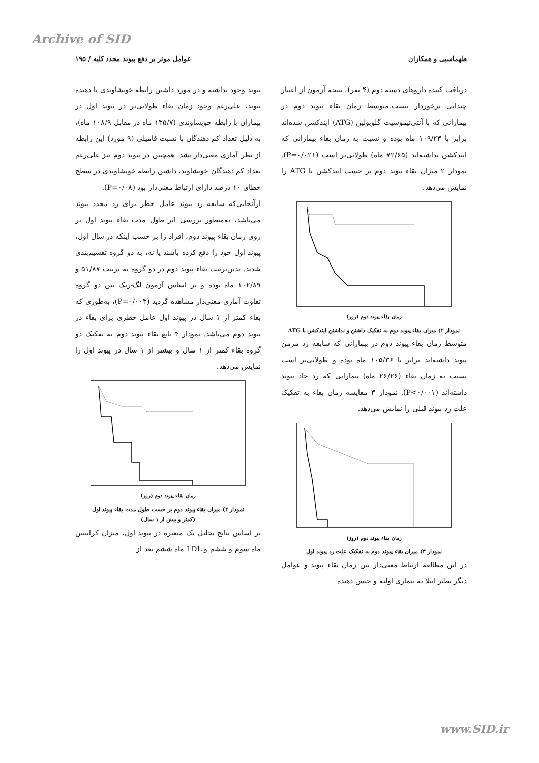Archive of SID
طهماسبی و همکاران عوامل موثر بر دفع پیوند مجدد کلیه / ۱۹۵
دریافت کننده داروهای دسته دوم (۴ نفر)، نتیجه آزمون از اعتبار چندانی برخوردار نیست.متوسط زمان بقاء پیوند دوم در بیمارانی که با آنتی‌تیموسیت گلوبولین (ATG) ایندکشن شده‌اند برابر با ۱۰۹/۲۳ ماه بوده و نسبت به زمان بقاء بیمارانی که ایندکشن نداشته‌اند (۷۲/۶۵ ماه) طولانی‌تر است (P=۰/۰۲۱). نمودار ۲ میزان بقاء پیوند دوم بر حسب ایندکشن با ATG را نمایش می‌دهد.
زمان بقاء پیوند دوم (روز)
نمودار ۲) میزان بقاء پیوند دوم به تفکیک داشتن و نداشتن ایندکشن با ATG
متوسط زمان بقاء پیوند دوم در بیمارانی که سابقه رد مزمن پیوند داشته‌اند برابر با ۱۰۵/۳۶ ماه بوده و طولانی‌تر است نسبت به زمان بقاء (۲۶/۲۶ ماه) بیمارانی که رد حاد پیوند داشته‌اند (P<۰/۰۰۱). نمودار ۳ مقایسه زمان بقاء به تفکیک علت رد پیوند قبلی را نمایش می‌دهد.
زمان بقاء پیوند دوم (روز)
نمودار ۳) میزان بقاء پیوند دوم به تفکیک علت رد پیوند اول
در این مطالعه ارتباط معنی‌دار بین زمان بقاء پیوند و عوامل دیگر نظیر ابتلا به بیماری اولیه و جنس دهنده
پیوند وجود نداشته و در مورد داشتن رابطه خویشاوندی با دهنده پیوند، علی‌رغم وجود زمان بقاء طولانی‌تر در پیوند اول در بیماران با رابطه خویشاوندی (۱۳۵/۷ ماه در مقابل ۱۰۸/۹ ماه)، به دلیل تعداد کم دهندگان با نسبت فامیلی (۹ مورد) این رابطه از نظر آماری معنی‌دار نشد. همچنین در پیوند دوم نیز علی‌رغم تعداد کم دهندگان خویشاوند، داشتن رابطه خویشاوندی در سطح خطای ۱۰ درصد دارای ارتباط معنی‌دار بود (P=۰/۰۸).
ازآنجایی‌که سابقه رد پیوند عامل خطر برای رد مجدد پیوند می‌باشد، به‌منظور بررسی اثر طول مدت بقاء پیوند اول بر روی زمان بقاء پیوند دوم، افراد را بر حسب اینکه در سال اول، پیوند اول خود را دفع کرده باشند یا نه، به دو گروه تقسیم‌بندی شدند. بدین‌ترتیب بقاء پیوند دوم در دو گروه به ترتیب ۵۱/۸۷ و ۱۰۲/۸۹ ماه بوده و بر اساس آزمون لگ-رنک بین دو گروه تفاوت آماری معنی‌دار مشاهده گردید (P=۰/۰۰۳)، به‌طوری که بقاء کمتر از ۱ سال در پیوند اول عامل خطری برای بقاء در پیوند دوم می‌باشد. نمودار ۴ تابع بقاء پیوند دوم به تفکیک دو گروه بقاء کمتر از ۱ سال و بیشتر از ۱ سال در پیوند اول را نمایش می‌دهد.
زمان بقاء پیوند دوم (روز)
نمودار ۴) میزان بقاء پیوند دوم بر حسب طول مدت بقاء پیوند اول
(کمتر و بیش از ۱ سال)
بر اساس نتایج تحلیل تک متغیره در پیوند اول، میزان کراتینین ماه سوم و ششم و LDL ماه ششم بعد از
www.SID.ir